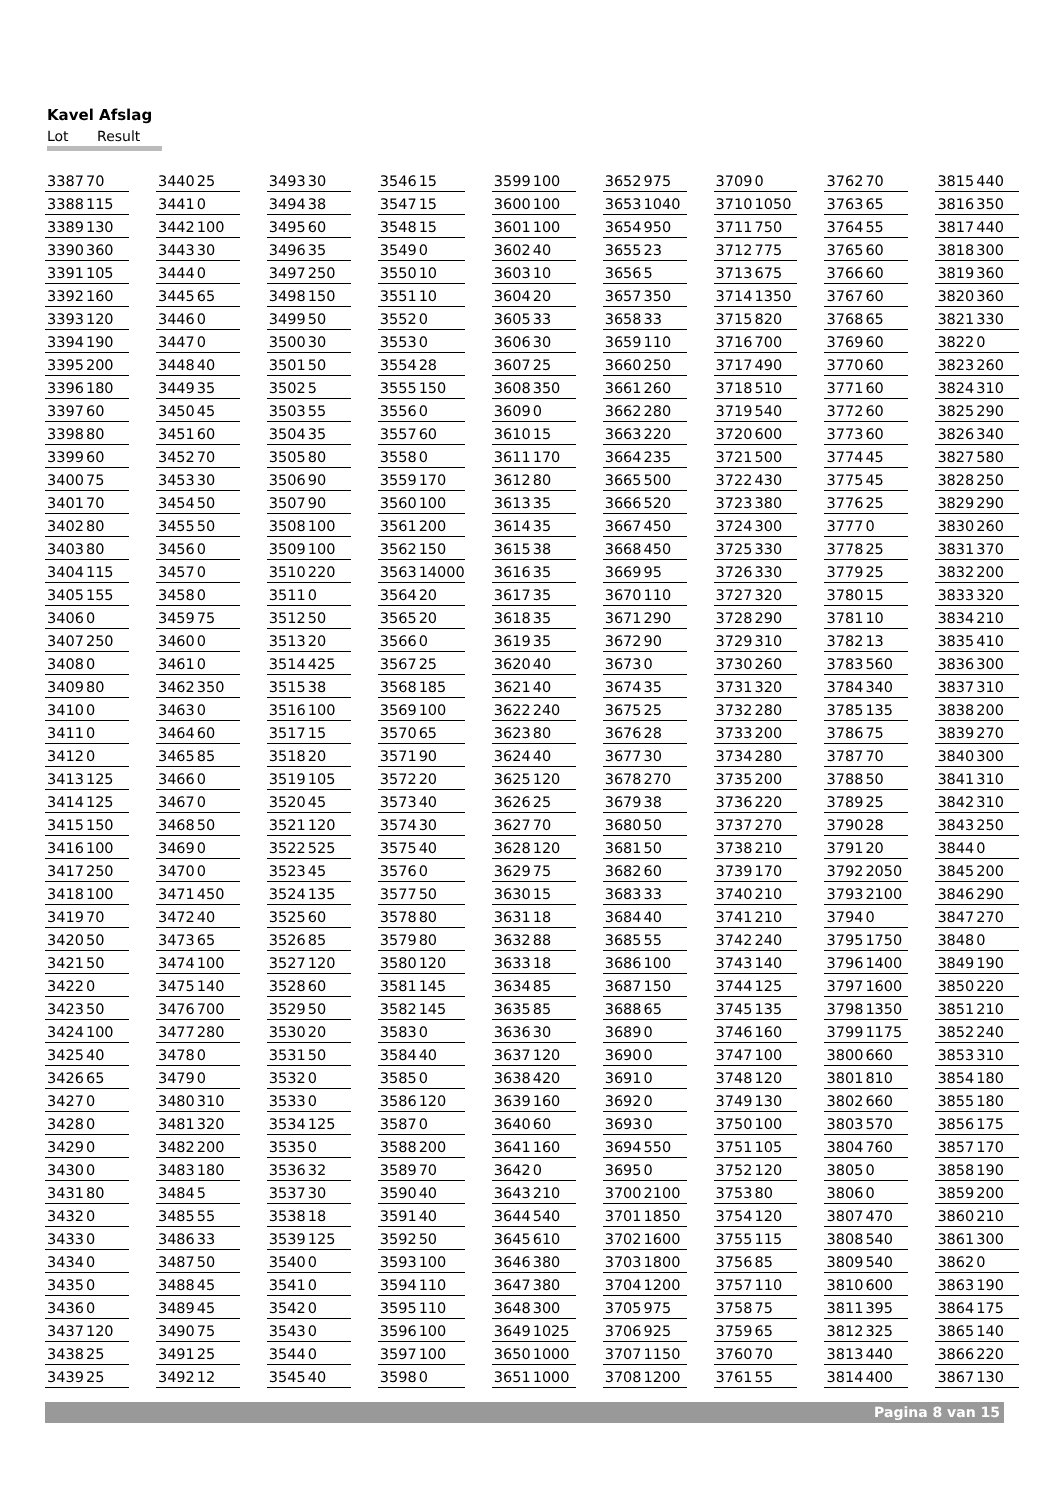Kavel Afslag
Lot Result
| 3387 | 70 | | 3440 | 25 | | 3493 | 30 | | 3546 | 15 | | 3599 | 100 | | 3652 | 975 | | 3709 | 0 | | 3762 | 70 | | 3815 | 440 |
| 3388 | 115 | | 3441 | 0 | | 3494 | 38 | | 3547 | 15 | | 3600 | 100 | | 3653 | 1040 | | 3710 | 1050 | | 3763 | 65 | | 3816 | 350 |
| 3389 | 130 | | 3442 | 100 | | 3495 | 60 | | 3548 | 15 | | 3601 | 100 | | 3654 | 950 | | 3711 | 750 | | 3764 | 55 | | 3817 | 440 |
| 3390 | 360 | | 3443 | 30 | | 3496 | 35 | | 3549 | 0 | | 3602 | 40 | | 3655 | 23 | | 3712 | 775 | | 3765 | 60 | | 3818 | 300 |
| 3391 | 105 | | 3444 | 0 | | 3497 | 250 | | 3550 | 10 | | 3603 | 10 | | 3656 | 5 | | 3713 | 675 | | 3766 | 60 | | 3819 | 360 |
| 3392 | 160 | | 3445 | 65 | | 3498 | 150 | | 3551 | 10 | | 3604 | 20 | | 3657 | 350 | | 3714 | 1350 | | 3767 | 60 | | 3820 | 360 |
| 3393 | 120 | | 3446 | 0 | | 3499 | 50 | | 3552 | 0 | | 3605 | 33 | | 3658 | 33 | | 3715 | 820 | | 3768 | 65 | | 3821 | 330 |
| 3394 | 190 | | 3447 | 0 | | 3500 | 30 | | 3553 | 0 | | 3606 | 30 | | 3659 | 110 | | 3716 | 700 | | 3769 | 60 | | 3822 | 0 |
| 3395 | 200 | | 3448 | 40 | | 3501 | 50 | | 3554 | 28 | | 3607 | 25 | | 3660 | 250 | | 3717 | 490 | | 3770 | 60 | | 3823 | 260 |
| 3396 | 180 | | 3449 | 35 | | 3502 | 5 | | 3555 | 150 | | 3608 | 350 | | 3661 | 260 | | 3718 | 510 | | 3771 | 60 | | 3824 | 310 |
| 3397 | 60 | | 3450 | 45 | | 3503 | 55 | | 3556 | 0 | | 3609 | 0 | | 3662 | 280 | | 3719 | 540 | | 3772 | 60 | | 3825 | 290 |
| 3398 | 80 | | 3451 | 60 | | 3504 | 35 | | 3557 | 60 | | 3610 | 15 | | 3663 | 220 | | 3720 | 600 | | 3773 | 60 | | 3826 | 340 |
| 3399 | 60 | | 3452 | 70 | | 3505 | 80 | | 3558 | 0 | | 3611 | 170 | | 3664 | 235 | | 3721 | 500 | | 3774 | 45 | | 3827 | 580 |
| 3400 | 75 | | 3453 | 30 | | 3506 | 90 | | 3559 | 170 | | 3612 | 80 | | 3665 | 500 | | 3722 | 430 | | 3775 | 45 | | 3828 | 250 |
| 3401 | 70 | | 3454 | 50 | | 3507 | 90 | | 3560 | 100 | | 3613 | 35 | | 3666 | 520 | | 3723 | 380 | | 3776 | 25 | | 3829 | 290 |
| 3402 | 80 | | 3455 | 50 | | 3508 | 100 | | 3561 | 200 | | 3614 | 35 | | 3667 | 450 | | 3724 | 300 | | 3777 | 0 | | 3830 | 260 |
| 3403 | 80 | | 3456 | 0 | | 3509 | 100 | | 3562 | 150 | | 3615 | 38 | | 3668 | 450 | | 3725 | 330 | | 3778 | 25 | | 3831 | 370 |
| 3404 | 115 | | 3457 | 0 | | 3510 | 220 | | 3563 | 14000 | | 3616 | 35 | | 3669 | 95 | | 3726 | 330 | | 3779 | 25 | | 3832 | 200 |
| 3405 | 155 | | 3458 | 0 | | 3511 | 0 | | 3564 | 20 | | 3617 | 35 | | 3670 | 110 | | 3727 | 320 | | 3780 | 15 | | 3833 | 320 |
| 3406 | 0 | | 3459 | 75 | | 3512 | 50 | | 3565 | 20 | | 3618 | 35 | | 3671 | 290 | | 3728 | 290 | | 3781 | 10 | | 3834 | 210 |
| 3407 | 250 | | 3460 | 0 | | 3513 | 20 | | 3566 | 0 | | 3619 | 35 | | 3672 | 90 | | 3729 | 310 | | 3782 | 13 | | 3835 | 410 |
| 3408 | 0 | | 3461 | 0 | | 3514 | 425 | | 3567 | 25 | | 3620 | 40 | | 3673 | 0 | | 3730 | 260 | | 3783 | 560 | | 3836 | 300 |
| 3409 | 80 | | 3462 | 350 | | 3515 | 38 | | 3568 | 185 | | 3621 | 40 | | 3674 | 35 | | 3731 | 320 | | 3784 | 340 | | 3837 | 310 |
| 3410 | 0 | | 3463 | 0 | | 3516 | 100 | | 3569 | 100 | | 3622 | 240 | | 3675 | 25 | | 3732 | 280 | | 3785 | 135 | | 3838 | 200 |
| 3411 | 0 | | 3464 | 60 | | 3517 | 15 | | 3570 | 65 | | 3623 | 80 | | 3676 | 28 | | 3733 | 200 | | 3786 | 75 | | 3839 | 270 |
| 3412 | 0 | | 3465 | 85 | | 3518 | 20 | | 3571 | 90 | | 3624 | 40 | | 3677 | 30 | | 3734 | 280 | | 3787 | 70 | | 3840 | 300 |
| 3413 | 125 | | 3466 | 0 | | 3519 | 105 | | 3572 | 20 | | 3625 | 120 | | 3678 | 270 | | 3735 | 200 | | 3788 | 50 | | 3841 | 310 |
| 3414 | 125 | | 3467 | 0 | | 3520 | 45 | | 3573 | 40 | | 3626 | 25 | | 3679 | 38 | | 3736 | 220 | | 3789 | 25 | | 3842 | 310 |
| 3415 | 150 | | 3468 | 50 | | 3521 | 120 | | 3574 | 30 | | 3627 | 70 | | 3680 | 50 | | 3737 | 270 | | 3790 | 28 | | 3843 | 250 |
| 3416 | 100 | | 3469 | 0 | | 3522 | 525 | | 3575 | 40 | | 3628 | 120 | | 3681 | 50 | | 3738 | 210 | | 3791 | 20 | | 3844 | 0 |
| 3417 | 250 | | 3470 | 0 | | 3523 | 45 | | 3576 | 0 | | 3629 | 75 | | 3682 | 60 | | 3739 | 170 | | 3792 | 2050 | | 3845 | 200 |
| 3418 | 100 | | 3471 | 450 | | 3524 | 135 | | 3577 | 50 | | 3630 | 15 | | 3683 | 33 | | 3740 | 210 | | 3793 | 2100 | | 3846 | 290 |
| 3419 | 70 | | 3472 | 40 | | 3525 | 60 | | 3578 | 80 | | 3631 | 18 | | 3684 | 40 | | 3741 | 210 | | 3794 | 0 | | 3847 | 270 |
| 3420 | 50 | | 3473 | 65 | | 3526 | 85 | | 3579 | 80 | | 3632 | 88 | | 3685 | 55 | | 3742 | 240 | | 3795 | 1750 | | 3848 | 0 |
| 3421 | 50 | | 3474 | 100 | | 3527 | 120 | | 3580 | 120 | | 3633 | 18 | | 3686 | 100 | | 3743 | 140 | | 3796 | 1400 | | 3849 | 190 |
| 3422 | 0 | | 3475 | 140 | | 3528 | 60 | | 3581 | 145 | | 3634 | 85 | | 3687 | 150 | | 3744 | 125 | | 3797 | 1600 | | 3850 | 220 |
| 3423 | 50 | | 3476 | 700 | | 3529 | 50 | | 3582 | 145 | | 3635 | 85 | | 3688 | 65 | | 3745 | 135 | | 3798 | 1350 | | 3851 | 210 |
| 3424 | 100 | | 3477 | 280 | | 3530 | 20 | | 3583 | 0 | | 3636 | 30 | | 3689 | 0 | | 3746 | 160 | | 3799 | 1175 | | 3852 | 240 |
| 3425 | 40 | | 3478 | 0 | | 3531 | 50 | | 3584 | 40 | | 3637 | 120 | | 3690 | 0 | | 3747 | 100 | | 3800 | 660 | | 3853 | 310 |
| 3426 | 65 | | 3479 | 0 | | 3532 | 0 | | 3585 | 0 | | 3638 | 420 | | 3691 | 0 | | 3748 | 120 | | 3801 | 810 | | 3854 | 180 |
| 3427 | 0 | | 3480 | 310 | | 3533 | 0 | | 3586 | 120 | | 3639 | 160 | | 3692 | 0 | | 3749 | 130 | | 3802 | 660 | | 3855 | 180 |
| 3428 | 0 | | 3481 | 320 | | 3534 | 125 | | 3587 | 0 | | 3640 | 60 | | 3693 | 0 | | 3750 | 100 | | 3803 | 570 | | 3856 | 175 |
| 3429 | 0 | | 3482 | 200 | | 3535 | 0 | | 3588 | 200 | | 3641 | 160 | | 3694 | 550 | | 3751 | 105 | | 3804 | 760 | | 3857 | 170 |
| 3430 | 0 | | 3483 | 180 | | 3536 | 32 | | 3589 | 70 | | 3642 | 0 | | 3695 | 0 | | 3752 | 120 | | 3805 | 0 | | 3858 | 190 |
| 3431 | 80 | | 3484 | 5 | | 3537 | 30 | | 3590 | 40 | | 3643 | 210 | | 3700 | 2100 | | 3753 | 80 | | 3806 | 0 | | 3859 | 200 |
| 3432 | 0 | | 3485 | 55 | | 3538 | 18 | | 3591 | 40 | | 3644 | 540 | | 3701 | 1850 | | 3754 | 120 | | 3807 | 470 | | 3860 | 210 |
| 3433 | 0 | | 3486 | 33 | | 3539 | 125 | | 3592 | 50 | | 3645 | 610 | | 3702 | 1600 | | 3755 | 115 | | 3808 | 540 | | 3861 | 300 |
| 3434 | 0 | | 3487 | 50 | | 3540 | 0 | | 3593 | 100 | | 3646 | 380 | | 3703 | 1800 | | 3756 | 85 | | 3809 | 540 | | 3862 | 0 |
| 3435 | 0 | | 3488 | 45 | | 3541 | 0 | | 3594 | 110 | | 3647 | 380 | | 3704 | 1200 | | 3757 | 110 | | 3810 | 600 | | 3863 | 190 |
| 3436 | 0 | | 3489 | 45 | | 3542 | 0 | | 3595 | 110 | | 3648 | 300 | | 3705 | 975 | | 3758 | 75 | | 3811 | 395 | | 3864 | 175 |
| 3437 | 120 | | 3490 | 75 | | 3543 | 0 | | 3596 | 100 | | 3649 | 1025 | | 3706 | 925 | | 3759 | 65 | | 3812 | 325 | | 3865 | 140 |
| 3438 | 25 | | 3491 | 25 | | 3544 | 0 | | 3597 | 100 | | 3650 | 1000 | | 3707 | 1150 | | 3760 | 70 | | 3813 | 440 | | 3866 | 220 |
| 3439 | 25 | | 3492 | 12 | | 3545 | 40 | | 3598 | 0 | | 3651 | 1000 | | 3708 | 1200 | | 3761 | 55 | | 3814 | 400 | | 3867 | 130 |
Pagina 8 van 15